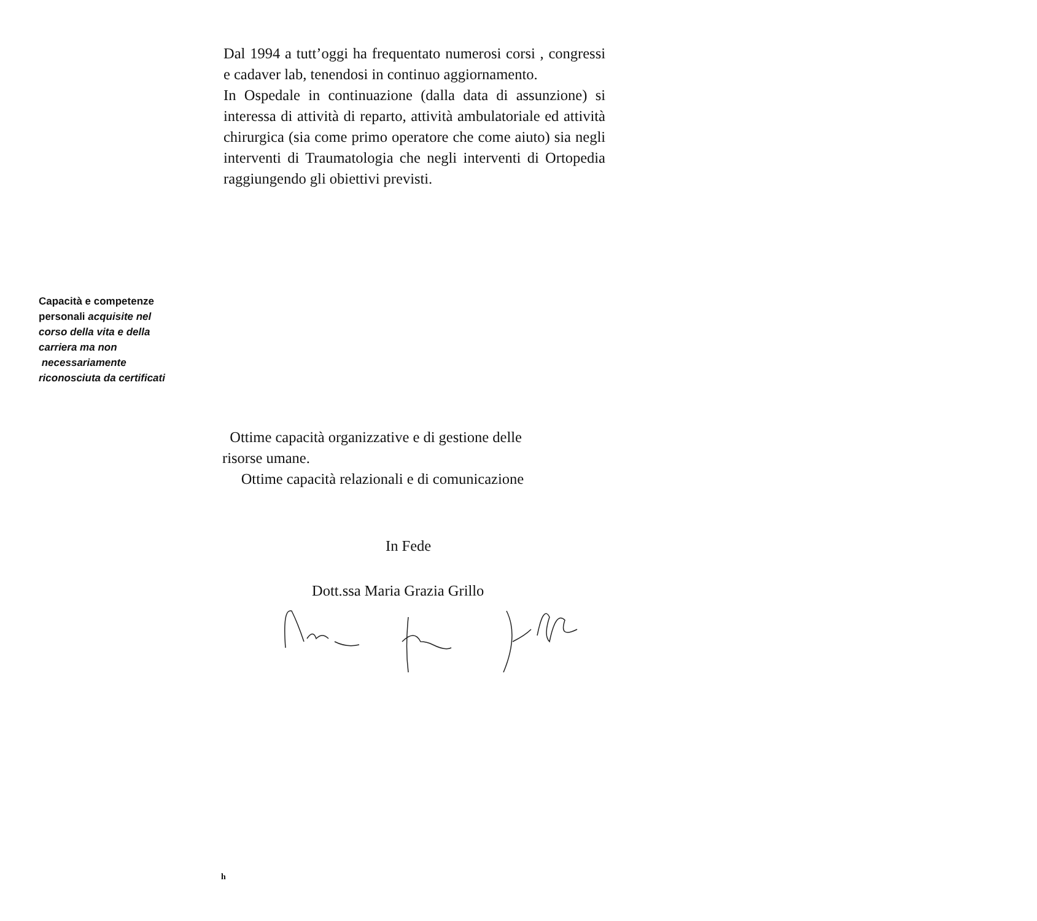Dal 1994 a tutt’oggi ha frequentato numerosi corsi , congressi e cadaver lab, tenendosi in continuo aggiornamento.
In Ospedale in continuazione (dalla data di assunzione) si interessa di attività di reparto, attività ambulatoriale ed attività chirurgica (sia come primo operatore che come aiuto) sia negli interventi di Traumatologia che negli interventi di Ortopedia raggiungendo gli obiettivi previsti.
Capacità e competenze personali acquisite nel corso della vita e della carriera ma non
necessariamente riconosciuta da certificati
Ottime capacità organizzative e di gestione delle
risorse umane.
Ottime capacità relazionali e di comunicazione
In Fede
Dott.ssa Maria Grazia Grillo
h